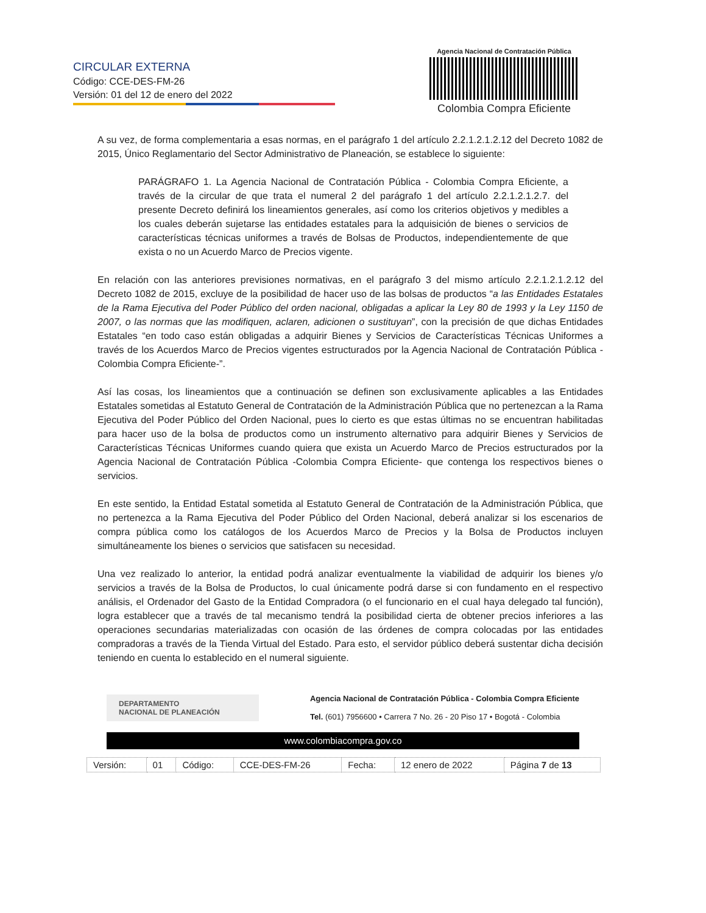CIRCULAR EXTERNA
Código: CCE-DES-FM-26
Versión: 01 del 12 de enero del 2022
Agencia Nacional de Contratación Pública
Colombia Compra Eficiente
A su vez, de forma complementaria a esas normas, en el parágrafo 1 del artículo 2.2.1.2.1.2.12 del Decreto 1082 de 2015, Único Reglamentario del Sector Administrativo de Planeación, se establece lo siguiente:
PARÁGRAFO 1. La Agencia Nacional de Contratación Pública - Colombia Compra Eficiente, a través de la circular de que trata el numeral 2 del parágrafo 1 del artículo 2.2.1.2.1.2.7. del presente Decreto definirá los lineamientos generales, así como los criterios objetivos y medibles a los cuales deberán sujetarse las entidades estatales para la adquisición de bienes o servicios de características técnicas uniformes a través de Bolsas de Productos, independientemente de que exista o no un Acuerdo Marco de Precios vigente.
En relación con las anteriores previsiones normativas, en el parágrafo 3 del mismo artículo 2.2.1.2.1.2.12 del Decreto 1082 de 2015, excluye de la posibilidad de hacer uso de las bolsas de productos “a las Entidades Estatales de la Rama Ejecutiva del Poder Público del orden nacional, obligadas a aplicar la Ley 80 de 1993 y la Ley 1150 de 2007, o las normas que las modifiquen, aclaren, adicionen o sustituyan”, con la precisión de que dichas Entidades Estatales “en todo caso están obligadas a adquirir Bienes y Servicios de Características Técnicas Uniformes a través de los Acuerdos Marco de Precios vigentes estructurados por la Agencia Nacional de Contratación Pública -Colombia Compra Eficiente-”.
Así las cosas, los lineamientos que a continuación se definen son exclusivamente aplicables a las Entidades Estatales sometidas al Estatuto General de Contratación de la Administración Pública que no pertenezcan a la Rama Ejecutiva del Poder Público del Orden Nacional, pues lo cierto es que estas últimas no se encuentran habilitadas para hacer uso de la bolsa de productos como un instrumento alternativo para adquirir Bienes y Servicios de Características Técnicas Uniformes cuando quiera que exista un Acuerdo Marco de Precios estructurados por la Agencia Nacional de Contratación Pública -Colombia Compra Eficiente- que contenga los respectivos bienes o servicios.
En este sentido, la Entidad Estatal sometida al Estatuto General de Contratación de la Administración Pública, que no pertenezca a la Rama Ejecutiva del Poder Público del Orden Nacional, deberá analizar si los escenarios de compra pública como los catálogos de los Acuerdos Marco de Precios y la Bolsa de Productos incluyen simultáneamente los bienes o servicios que satisfacen su necesidad.
Una vez realizado lo anterior, la entidad podrá analizar eventualmente la viabilidad de adquirir los bienes y/o servicios a través de la Bolsa de Productos, lo cual únicamente podrá darse si con fundamento en el respectivo análisis, el Ordenador del Gasto de la Entidad Compradora (o el funcionario en el cual haya delegado tal función), logra establecer que a través de tal mecanismo tendrá la posibilidad cierta de obtener precios inferiores a las operaciones secundarias materializadas con ocasión de las órdenes de compra colocadas por las entidades compradoras a través de la Tienda Virtual del Estado. Para esto, el servidor público deberá sustentar dicha decisión teniendo en cuenta lo establecido en el numeral siguiente.
DEPARTAMENTO
NACIONAL DE PLANEACIÓN
Agencia Nacional de Contratación Pública - Colombia Compra Eficiente
Tel. (601) 7956600 • Carrera 7 No. 26 - 20 Piso 17 • Bogotá - Colombia
www.colombiacompra.gov.co
| Versión: | 01 | Código: | CCE-DES-FM-26 | Fecha: | 12 enero de 2022 | Página 7 de 13 |